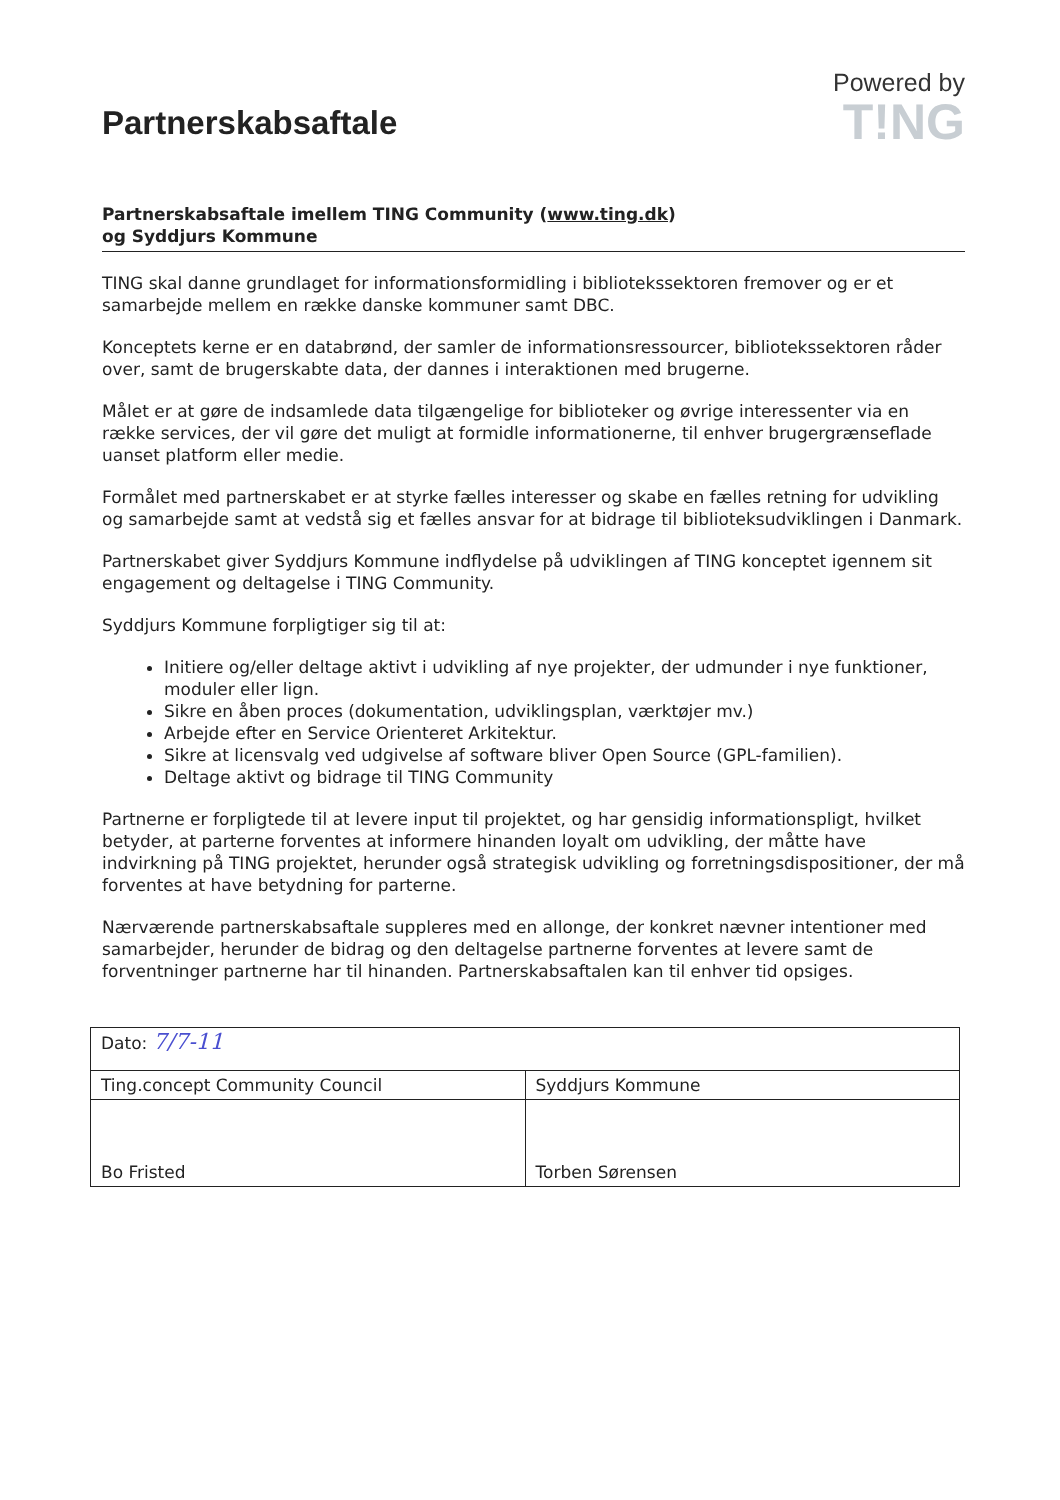Partnerskabsaftale
Powered by
T!NG
Partnerskabsaftale imellem TING Community (www.ting.dk)
og Syddjurs Kommune
TING skal danne grundlaget for informationsformidling i bibliotekssektoren fremover og er et samarbejde mellem en række danske kommuner samt DBC.
Konceptets kerne er en databrønd, der samler de informationsressourcer, bibliotekssektoren råder over, samt de brugerskabte data, der dannes i interaktionen med brugerne.
Målet er at gøre de indsamlede data tilgængelige for biblioteker og øvrige interessenter via en række services, der vil gøre det muligt at formidle informationerne, til enhver brugergrænseflade uanset platform eller medie.
Formålet med partnerskabet er at styrke fælles interesser og skabe en fælles retning for udvikling og samarbejde samt at vedstå sig et fælles ansvar for at bidrage til biblioteksudviklingen i Danmark.
Partnerskabet giver Syddjurs Kommune indflydelse på udviklingen af TING konceptet igennem sit engagement og deltagelse i TING Community.
Syddjurs Kommune forpligtiger sig til at:
Initiere og/eller deltage aktivt i udvikling af nye projekter, der udmunder i nye funktioner, moduler eller lign.
Sikre en åben proces (dokumentation, udviklingsplan, værktøjer mv.)
Arbejde efter en Service Orienteret Arkitektur.
Sikre at licensvalg ved udgivelse af software bliver Open Source (GPL-familien).
Deltage aktivt og bidrage til TING Community
Partnerne er forpligtede til at levere input til projektet, og har gensidig informationspligt, hvilket betyder, at parterne forventes at informere hinanden loyalt om udvikling, der måtte have indvirkning på TING projektet, herunder også strategisk udvikling og forretningsdispositioner, der må forventes at have betydning for parterne.
Nærværende partnerskabsaftale suppleres med en allonge, der konkret nævner intentioner med samarbejder, herunder de bidrag og den deltagelse partnerne forventes at levere samt de forventninger partnerne har til hinanden. Partnerskabsaftalen kan til enhver tid opsiges.
| Dato: 7/7-11 | |
| Ting.concept Community Council | Syddjurs Kommune |
| Bo Fristed | Torben Sørensen |